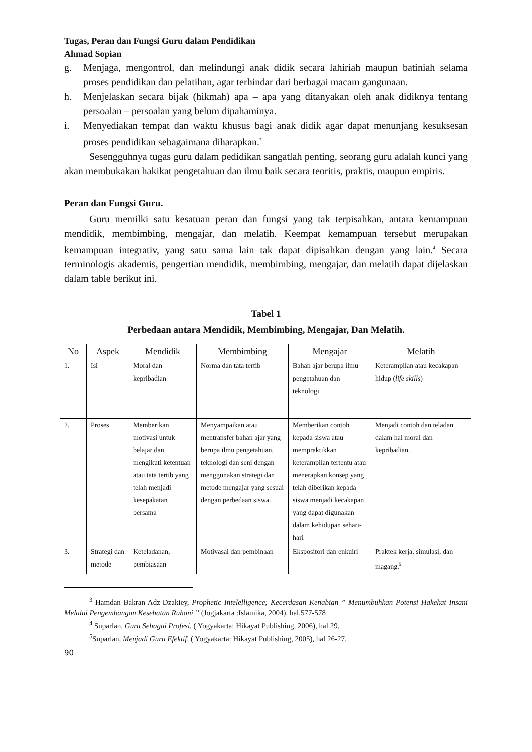Tugas, Peran dan Fungsi Guru dalam Pendidikan
Ahmad Sopian
g. Menjaga, mengontrol, dan melindungi anak didik secara lahiriah maupun batiniah selama proses pendidikan dan pelatihan, agar terhindar dari berbagai macam gangunaan.
h. Menjelaskan secara bijak (hikmah) apa – apa yang ditanyakan oleh anak didiknya tentang persoalan – persoalan yang belum dipahaminya.
i. Menyediakan tempat dan waktu khusus bagi anak didik agar dapat menunjang kesuksesan proses pendidikan sebagaimana diharapkan.<sup>3</sup>
Sesengguhnya tugas guru dalam pedidikan sangatlah penting, seorang guru adalah kunci yang akan membukakan hakikat pengetahuan dan ilmu baik secara teoritis, praktis, maupun empiris.
Peran dan Fungsi Guru.
Guru memilki satu kesatuan peran dan fungsi yang tak terpisahkan, antara kemampuan mendidik, membimbing, mengajar, dan melatih. Keempat kemampuan tersebut merupakan kemampuan integrativ, yang satu sama lain tak dapat dipisahkan dengan yang lain.<sup>4</sup> Secara terminologis akademis, pengertian mendidik, membimbing, mengajar, dan melatih dapat dijelaskan dalam table berikut ini.
Tabel 1
Perbedaan antara Mendidik, Membimbing, Mengajar, Dan Melatih.
| No | Aspek | Mendidik | Membimbing | Mengajar | Melatih |
| --- | --- | --- | --- | --- | --- |
| 1. | Isi | Moral dan kepribadian | Norma dan tata tertib | Bahan ajar berupa ilmu pengetahuan dan teknologi | Keterampilan atau kecakapan hidup ( life skills ) |
| 2. | Proses | Memberikan motivasi untuk belajar dan mengikuti ketentuan atau tata tertib yang telah menjadi kesepakatan bersama | Menyampaikan atau mentransfer bahan ajar yang berupa ilmu pengetahuan, teknologi dan seni dengan menggunakan strategi dan metode mengajar yang sesuai dengan perbedaan siswa. | Memberikan contoh kepada siswa atau mempraktikkan keterampilan tertentu atau menerapkan konsep yang telah diberikan kepada siswa menjadi kecakapan yang dapat digunakan dalam kehidupan sehari-hari | Menjadi contoh dan teladan dalam hal moral dan kepribadian. |
| 3. | Strategi dan metode | Keteladanan, pembiasaan | Motivasai dan pembinaan | Ekspositori dan enkuiri | Praktek kerja, simulasi, dan magang.<sup>5</sup> |
<sup>3</sup> Hamdan Bakran Adz-Dzakiey, Prophetic Intelelligence; Kecerdasan Kenabian ” Menumbuhkan Potensi Hakekat Insani Melalui Pengembangan Kesehatan Ruhani ” (Jogjakarta :Islamika, 2004). hal,577-578
<sup>4</sup> Suparlan, Guru Sebagai Profesi, ( Yogyakarta: Hikayat Publishing, 2006), hal 29.
<sup>5</sup> Suparlan, Menjadi Guru Efektif, ( Yogyakarta: Hikayat Publishing, 2005), hal 26-27.
90